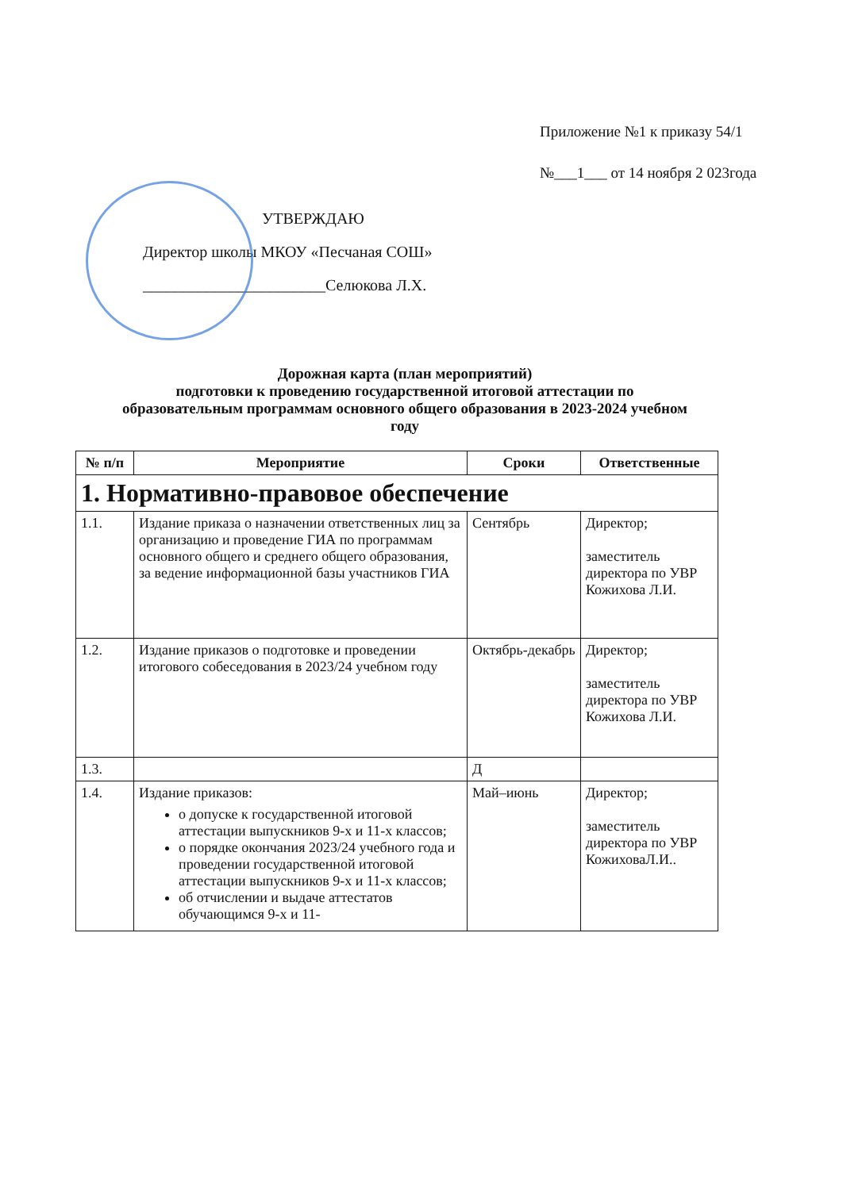Приложение №1 к приказу 54/1
№___1___ от 14 ноября 2 023года
УТВЕРЖДАЮ
Директор школы МКОУ «Песчаная СОШ»
_______________________Селюкова Л.Х.
Дорожная карта (план мероприятий)
подготовки к проведению государственной итоговой аттестации по образовательным программам основного общего образования в 2023-2024 учебном году
| № п/п | Мероприятие | Сроки | Ответственные |
| --- | --- | --- | --- |
| 1. Нормативно-правовое обеспечение | | | |
| 1.1. | Издание приказа о назначении ответственных лиц за организацию и проведение ГИА по программам основного общего и среднего общего образования, за ведение информационной базы участников ГИА | Сентябрь | Директор; заместитель директора по УВР Кожихова Л.И. |
| 1.2. | Издание приказов о подготовке и проведении итогового собеседования в 2023/24 учебном году | Октябрь-декабрь | Директор; заместитель директора по УВР Кожихова Л.И. |
| 1.3. | | Д | |
| 1.4. | Издание приказов: о допуске к государственной итоговой аттестации выпускников 9-х и 11-х классов; о порядке окончания 2023/24 учебного года и проведении государственной итоговой аттестации выпускников 9-х и 11-х классов; об отчислении и выдаче аттестатов обучающимся 9-х и 11- | Май–июнь | Директор; заместитель директора по УВР КожиховаЛ.И.. |